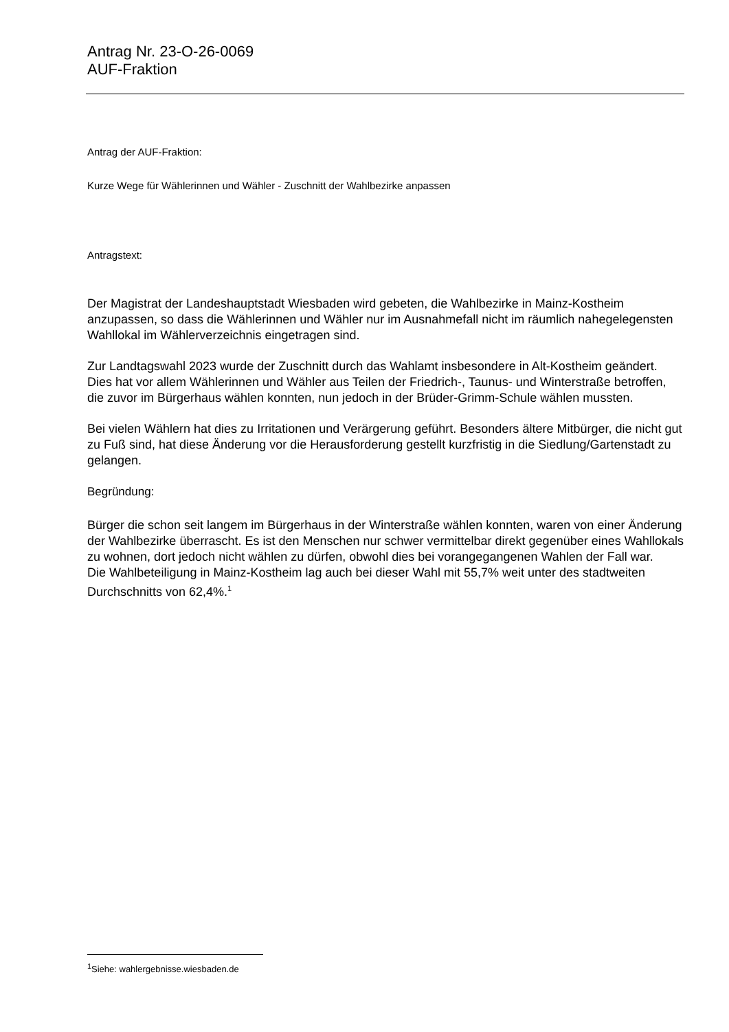Antrag Nr. 23-O-26-0069
AUF-Fraktion
Antrag der AUF-Fraktion:
Kurze Wege für Wählerinnen und Wähler - Zuschnitt der Wahlbezirke anpassen
Antragstext:
Der Magistrat der Landeshauptstadt Wiesbaden wird gebeten, die Wahlbezirke in Mainz-Kostheim anzupassen, so dass die Wählerinnen und Wähler nur im Ausnahmefall nicht im räumlich nahegelegensten Wahllokal im Wählerverzeichnis eingetragen sind.
Zur Landtagswahl 2023 wurde der Zuschnitt durch das Wahlamt insbesondere in Alt-Kostheim geändert. Dies hat vor allem Wählerinnen und Wähler aus Teilen der Friedrich-, Taunus- und Winterstraße betroffen, die zuvor im Bürgerhaus wählen konnten, nun jedoch in der Brüder-Grimm-Schule wählen mussten.
Bei vielen Wählern hat dies zu Irritationen und Verärgerung geführt. Besonders ältere Mitbürger, die nicht gut zu Fuß sind, hat diese Änderung vor die Herausforderung gestellt kurzfristig in die Siedlung/Gartenstadt zu gelangen.
Begründung:
Bürger die schon seit langem im Bürgerhaus in der Winterstraße wählen konnten, waren von einer Änderung der Wahlbezirke überrascht. Es ist den Menschen nur schwer vermittelbar direkt gegenüber eines Wahllokals zu wohnen, dort jedoch nicht wählen zu dürfen, obwohl dies bei vorangegangenen Wahlen der Fall war.
Die Wahlbeteiligung in Mainz-Kostheim lag auch bei dieser Wahl mit 55,7% weit unter des stadtweiten Durchschnitts von 62,4%.<sup>1</sup>
<sup>1</sup> Siehe: wahlergebnisse.wiesbaden.de